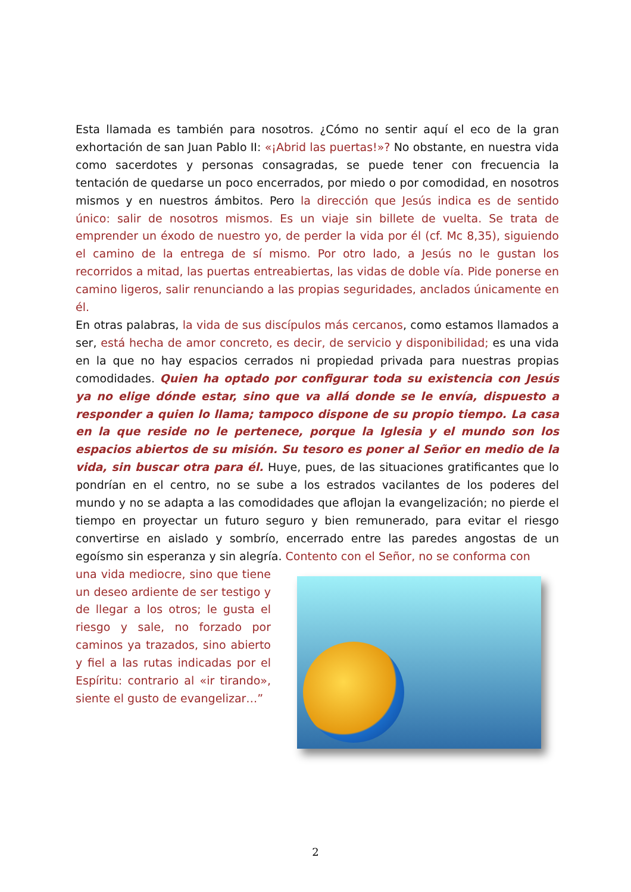Esta llamada es también para nosotros. ¿Cómo no sentir aquí el eco de la gran exhortación de san Juan Pablo II: «¡Abrid las puertas!»? No obstante, en nuestra vida como sacerdotes y personas consagradas, se puede tener con frecuencia la tentación de quedarse un poco encerrados, por miedo o por comodidad, en nosotros mismos y en nuestros ámbitos. Pero la dirección que Jesús indica es de sentido único: salir de nosotros mismos. Es un viaje sin billete de vuelta. Se trata de emprender un éxodo de nuestro yo, de perder la vida por él (cf. Mc 8,35), siguiendo el camino de la entrega de sí mismo. Por otro lado, a Jesús no le gustan los recorridos a mitad, las puertas entreabiertas, las vidas de doble vía. Pide ponerse en camino ligeros, salir renunciando a las propias seguridades, anclados únicamente en él.
En otras palabras, la vida de sus discípulos más cercanos, como estamos llamados a ser, está hecha de amor concreto, es decir, de servicio y disponibilidad; es una vida en la que no hay espacios cerrados ni propiedad privada para nuestras propias comodidades. Quien ha optado por configurar toda su existencia con Jesús ya no elige dónde estar, sino que va allá donde se le envía, dispuesto a responder a quien lo llama; tampoco dispone de su propio tiempo. La casa en la que reside no le pertenece, porque la Iglesia y el mundo son los espacios abiertos de su misión. Su tesoro es poner al Señor en medio de la vida, sin buscar otra para él. Huye, pues, de las situaciones gratificantes que lo pondrían en el centro, no se sube a los estrados vacilantes de los poderes del mundo y no se adapta a las comodidades que aflojan la evangelización; no pierde el tiempo en proyectar un futuro seguro y bien remunerado, para evitar el riesgo convertirse en aislado y sombrío, encerrado entre las paredes angostas de un egoísmo sin esperanza y sin alegría. Contento con el Señor, no se conforma con
una vida mediocre, sino que tiene un deseo ardiente de ser testigo y de llegar a los otros; le gusta el riesgo y sale, no forzado por caminos ya trazados, sino abierto y fiel a las rutas indicadas por el Espíritu: contrario al «ir tirando», siente el gusto de evangelizar…”
2